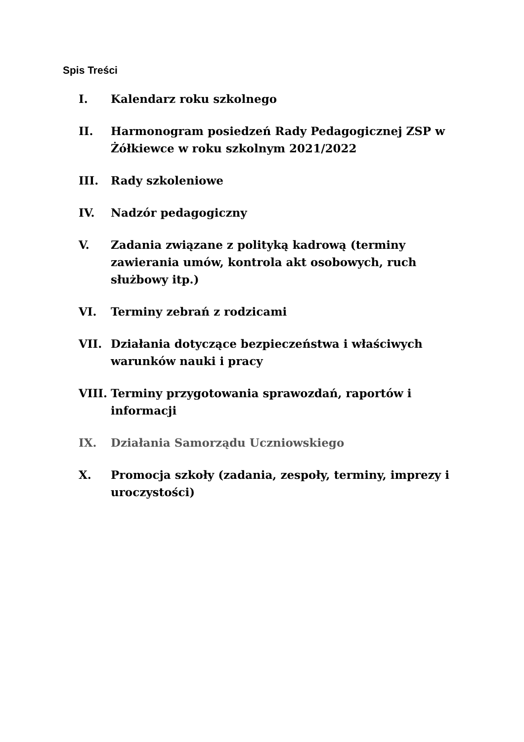Spis Treści
I. Kalendarz roku szkolnego
II. Harmonogram posiedzeń Rady Pedagogicznej ZSP w Żółkiewce w roku szkolnym 2021/2022
III. Rady szkoleniowe
IV. Nadzór pedagogiczny
V. Zadania związane z polityką kadrową (terminy zawierania umów, kontrola akt osobowych, ruch służbowy itp.)
VI. Terminy zebrań z rodzicami
VII. Działania dotyczące bezpieczeństwa i właściwych warunków nauki i pracy
VIII. Terminy przygotowania sprawozdań, raportów i informacji
IX. Działania Samorządu Uczniowskiego
X. Promocja szkoły (zadania, zespoły, terminy, imprezy i uroczystości)